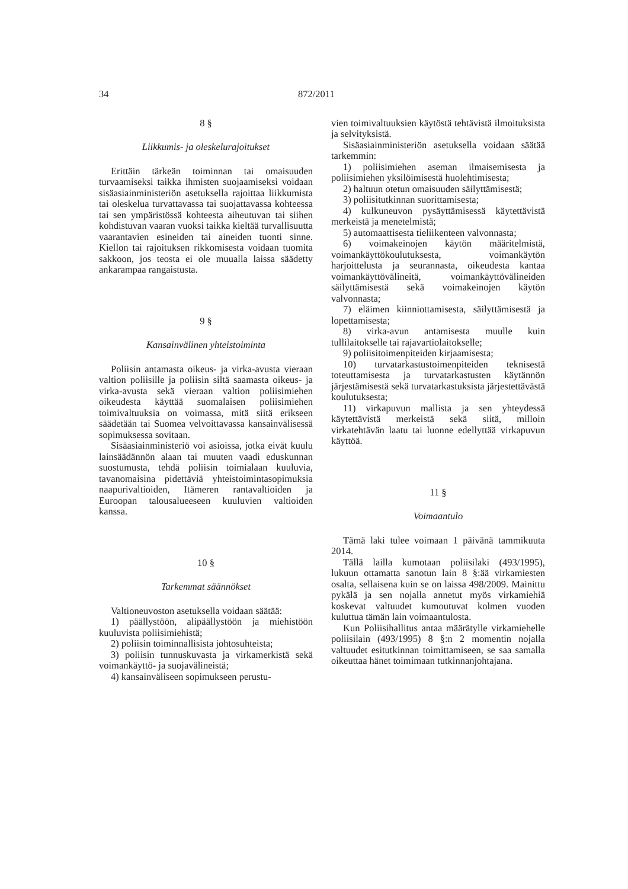34 872/2011
8 §
Liikkumis- ja oleskelurajoitukset
Erittäin tärkeän toiminnan tai omaisuuden turvaamiseksi taikka ihmisten suojaamiseksi voidaan sisäasiainministeriön asetuksella rajoittaa liikkumista tai oleskelua turvattavassa tai suojattavassa kohteessa tai sen ympäristössä kohteesta aiheutuvan tai siihen kohdistuvan vaaran vuoksi taikka kieltää turvallisuutta vaarantavien esineiden tai aineiden tuonti sinne. Kiellon tai rajoituksen rikkomisesta voidaan tuomita sakkoon, jos teosta ei ole muualla laissa säädetty ankarampaa rangaistusta.
9 §
Kansainvälinen yhteistoiminta
Poliisin antamasta oikeus- ja virka-avusta vieraan valtion poliisille ja poliisin siltä saamasta oikeus- ja virka-avusta sekä vieraan valtion poliisimiehen oikeudesta käyttää suomalaisen poliisimiehen toimivaltuuksia on voimassa, mitä siitä erikseen säädetään tai Suomea velvoittavassa kansainvälisessä sopimuksessa sovitaan.
Sisäasiainministeriö voi asioissa, jotka eivät kuulu lainsäädännön alaan tai muuten vaadi eduskunnan suostumusta, tehdä poliisin toimialaan kuuluvia, tavanomaisina pidettäviä yhteistoimintasopimuksia naapurivaltioiden, Itämeren rantavaltioiden ja Euroopan talousalueeseen kuuluvien valtioiden kanssa.
10 §
Tarkemmat säännökset
Valtioneuvoston asetuksella voidaan säätää:
1) päällystöön, alipäällystöön ja miehistöön kuuluvista poliisimiehistä;
2) poliisin toiminnallisista johtosuhteista;
3) poliisin tunnuskuvasta ja virkamerkistä sekä voimankäyttö- ja suojavälineistä;
4) kansainväliseen sopimukseen perustu-
vien toimivaltuuksien käytöstä tehtävistä ilmoituksista ja selvityksistä.
Sisäasiainministeriön asetuksella voidaan säätää tarkemmin:
1) poliisimiehen aseman ilmaisemisesta ja poliisimiehen yksilöimisestä huolehtimisesta;
2) haltuun otetun omaisuuden säilyttämisestä;
3) poliisitutkinnan suorittamisesta;
4) kulkuneuvon pysäyttämisessä käytettävistä merkeistä ja menetelmistä;
5) automaattisesta tieliikenteen valvonnasta;
6) voimakeinojen käytön määritelmistä, voimankäyttökoulutuksesta, voimankäytön harjoittelusta ja seurannasta, oikeudesta kantaa voimankäyttövälineitä, voimankäyttövälineiden säilyttämisestä sekä voimakeinojen käytön valvonnasta;
7) eläimen kiinniottamisesta, säilyttämisestä ja lopettamisesta;
8) virka-avun antamisesta muulle kuin tullilaitokselle tai rajavartiolaitokselle;
9) poliisitoimenpiteiden kirjaamisesta;
10) turvatarkastustoimenpiteiden teknisestä toteuttamisesta ja turvatarkastusten käytännön järjestämisestä sekä turvatarkastuksista järjestettävästä koulutuksesta;
11) virkapuvun mallista ja sen yhteydessä käytettävistä merkeistä sekä siitä, milloin virkatehtävän laatu tai luonne edellyttää virkapuvun käyttöä.
11 §
Voimaantulo
Tämä laki tulee voimaan 1 päivänä tammikuuta 2014.
Tällä lailla kumotaan poliisilaki (493/1995), lukuun ottamatta sanotun lain 8 §:ää virkamiesten osalta, sellaisena kuin se on laissa 498/2009. Mainittu pykälä ja sen nojalla annetut myös virkamiehiä koskevat valtuudet kumoutuvat kolmen vuoden kuluttua tämän lain voimaantulosta.
Kun Poliisihallitus antaa määrätylle virkamiehelle poliisilain (493/1995) 8 §:n 2 momentin nojalla valtuudet esitutkinnan toimittamiseen, se saa samalla oikeuttaa hänet toimimaan tutkinnanjohtajana.